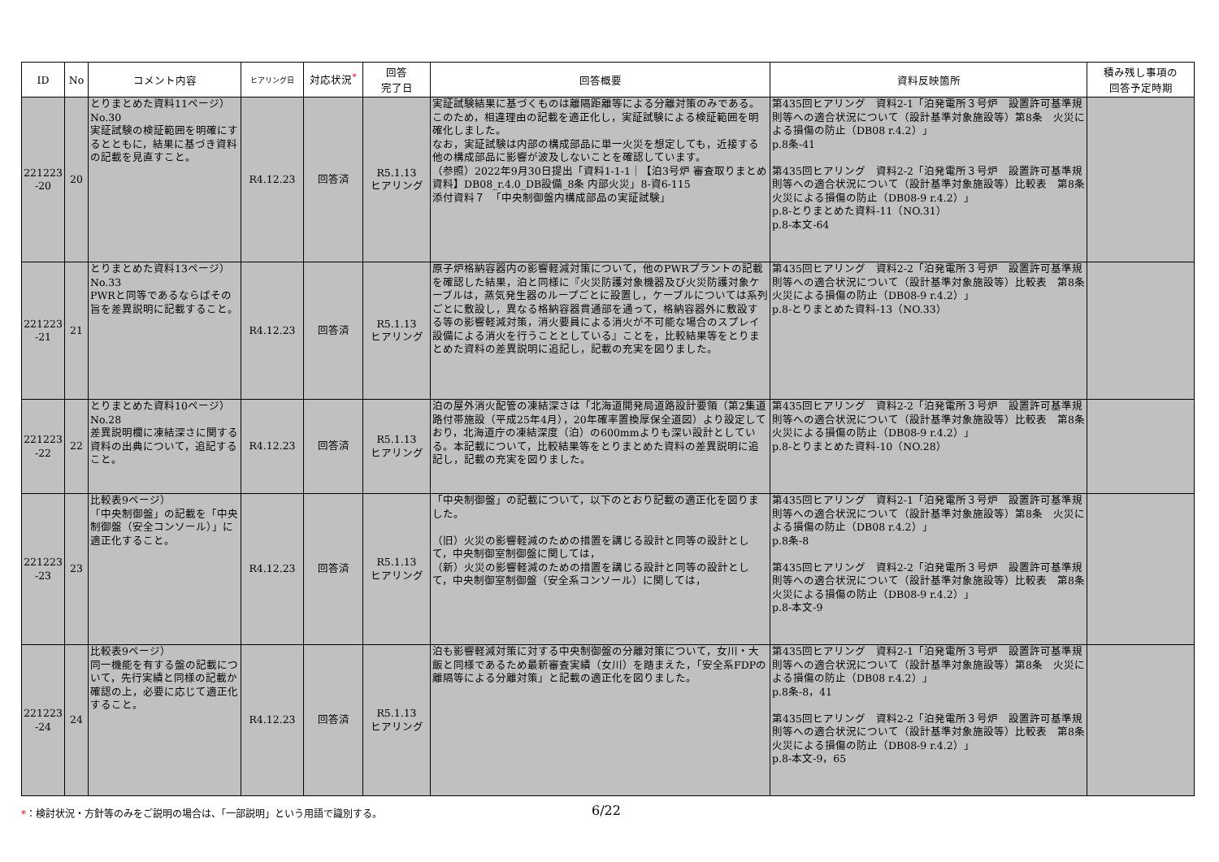| ID | No | コメント内容 | ヒアリング日 | 対応状況<sup>*</sup> | 回答 完了日 | 回答概要 | 資料反映箇所 | 積み残し事項の 回答予定時期 |
| --- | --- | --- | --- | --- | --- | --- | --- | --- |
| 221223 -20 | 20 | とりまとめた資料11ページ）No.30 実証試験の検証範囲を明確にするとともに，結果に基づき資料の記載を見直すこと。 | R4.12.23 | 回答済 | R5.1.13 ヒアリング | 実証試験結果に基づくものは離隔距離等による分離対策のみである。このため，相違理由の記載を適正化し，実証試験による検証範囲を明確化しました。 なお，実証試験は内部の構成部品に単一火災を想定しても，近接する他の構成部品に影響が波及しないことを確認しています。 （参照）2022年9月30日提出「資料1-1-1｜【泊3号炉 審査取りまとめ資料】DB08_r.4.0_DB設備_8条 内部火災」8-資6-115 添付資料７ 「中央制御盤内構成部品の実証試験」 | 第435回ヒアリング 資料2-1「泊発電所３号炉 設置許可基準規則等への適合状況について（設計基準対象施設等）第8条 火災による損傷の防止（DB08 r.4.2）」 p.8条-41 第435回ヒアリング 資料2-2「泊発電所３号炉 設置許可基準規則等への適合状況について（設計基準対象施設等）比較表 第8条 火災による損傷の防止（DB08-9 r.4.2）」 p.8-とりまとめた資料-11（NO.31） p.8-本文-64 | |
| 221223 -21 | 21 | とりまとめた資料13ページ）No.33 PWRと同等であるならばその旨を差異説明に記載すること。 | R4.12.23 | 回答済 | R5.1.13 ヒアリング | 原子炉格納容器内の影響軽減対策について，他のPWRプラントの記載を確認した結果，泊と同様に『火災防護対象機器及び火災防護対象ケーブルは，蒸気発生器のループごとに設置し，ケーブルについては系列ごとに敷設し，異なる格納容器貫通部を通って，格納容器外に敷設する等の影響軽減対策，消火要員による消火が不可能な場合のスプレイ設備による消火を行うこととしている』ことを，比較結果等をとりまとめた資料の差異説明に追記し，記載の充実を図りました。 | 第435回ヒアリング 資料2-2「泊発電所３号炉 設置許可基準規則等への適合状況について（設計基準対象施設等）比較表 第8条 火災による損傷の防止（DB08-9 r.4.2）」 p.8-とりまとめた資料-13（NO.33） | |
| 221223 -22 | 22 | とりまとめた資料10ページ）No.28 差異説明欄に凍結深さに関する資料の出典について，追記すること。 | R4.12.23 | 回答済 | R5.1.13 ヒアリング | 泊の屋外消火配管の凍結深さは「北海道開発局道路設計要領（第2集道路付帯施設（平成25年4月），20年確率置換厚保全道図）より設定しており，北海道庁の凍結深度（泊）の600mmよりも深い設計としている。本記載について，比較結果等をとりまとめた資料の差異説明に追記し，記載の充実を図りました。 | 第435回ヒアリング 資料2-2「泊発電所３号炉 設置許可基準規則等への適合状況について（設計基準対象施設等）比較表 第8条 火災による損傷の防止（DB08-9 r.4.2）」 p.8-とりまとめた資料-10（NO.28） | |
| 221223 -23 | 23 | 比較表9ページ） 「中央制御盤」の記載を「中央制御盤（安全コンソール）」に適正化すること。 | R4.12.23 | 回答済 | R5.1.13 ヒアリング | 「中央制御盤」の記載について，以下のとおり記載の適正化を図りました。 （旧）火災の影響軽減のための措置を講じる設計と同等の設計として，中央制御室制御盤に関しては， （新）火災の影響軽減のための措置を講じる設計と同等の設計として，中央制御室制御盤（安全系コンソール）に関しては， | 第435回ヒアリング 資料2-1「泊発電所３号炉 設置許可基準規則等への適合状況について（設計基準対象施設等）第8条 火災による損傷の防止（DB08 r.4.2）」 p.8条-8 第435回ヒアリング 資料2-2「泊発電所３号炉 設置許可基準規則等への適合状況について（設計基準対象施設等）比較表 第8条 火災による損傷の防止（DB08-9 r.4.2）」 p.8-本文-9 | |
| 221223 -24 | 24 | 比較表9ページ） 同一機能を有する盤の記載について，先行実績と同様の記載か確認の上，必要に応じて適正化すること。 | R4.12.23 | 回答済 | R5.1.13 ヒアリング | 泊も影響軽減対策に対する中央制御盤の分離対策について，女川・大飯と同様であるため最新審査実績（女川）を踏まえた，「安全系FDPの離隔等による分離対策」と記載の適正化を図りました。 | 第435回ヒアリング 資料2-1「泊発電所３号炉 設置許可基準規則等への適合状況について（設計基準対象施設等）第8条 火災による損傷の防止（DB08 r.4.2）」 p.8条-8，41 第435回ヒアリング 資料2-2「泊発電所３号炉 設置許可基準規則等への適合状況について（設計基準対象施設等）比較表 第8条 火災による損傷の防止（DB08-9 r.4.2）」 p.8-本文-9，65 | |
*：検討状況・方針等のみをご説明の場合は、「一部説明」という用語で識別する。
6/22